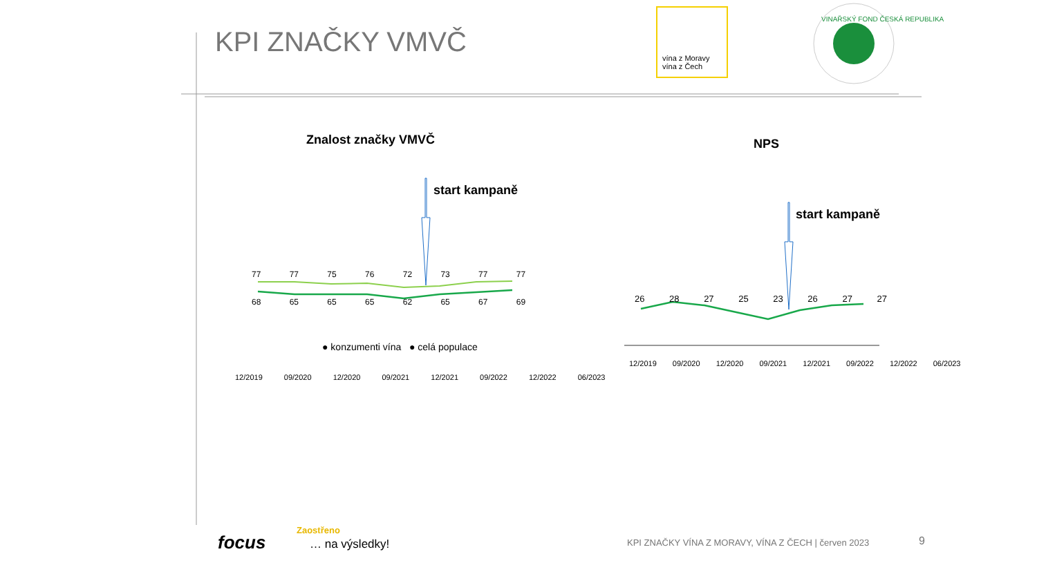KPI ZNAČKY VMVČ
vína z Moravy
vína z Čech
VINAŘSKÝ FOND ČESKÁ REPUBLIKA
Znalost značky VMVČ
start kampaně
NPS
start kampaně
77 77 75 76 72 73 77 77
68 65 65 65 62 65 67 69
● konzumenti vína ● celá populace
12/2019 09/2020 12/2020 09/2021 12/2021 09/2022 12/2022 06/2023
26 28 27 25 23 26 27 27
12/2019 09/2020 12/2020 09/2021 12/2021 09/2022 12/2022 06/2023
focus
Zaostřeno
… na výsledky! KPI ZNAČKY VÍNA Z MORAVY, VÍNA Z ČECH | červen 2023 9